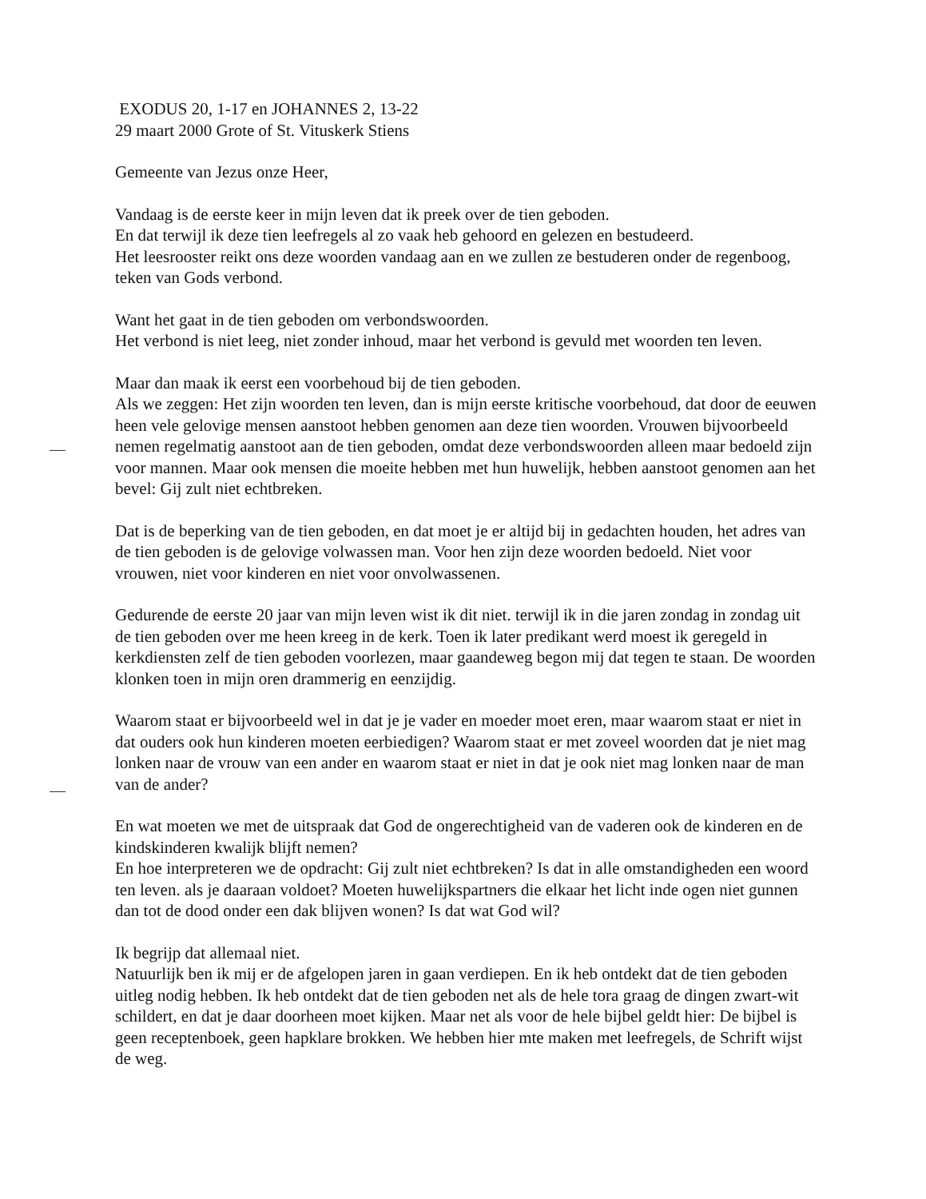EXODUS 20, 1-17 en JOHANNES 2, 13-22
29 maart 2000 Grote of St. Vituskerk Stiens
Gemeente van Jezus onze Heer,
Vandaag is de eerste keer in mijn leven dat ik preek over de tien geboden.
En dat terwijl ik deze tien leefregels al zo vaak heb gehoord en gelezen en bestudeerd.
Het leesrooster reikt ons deze woorden vandaag aan en we zullen ze bestuderen onder de regenboog, teken van Gods verbond.
Want het gaat in de tien geboden om verbondswoorden.
Het verbond is niet leeg, niet zonder inhoud, maar het verbond is gevuld met woorden ten leven.
Maar dan maak ik eerst een voorbehoud bij de tien geboden.
Als we zeggen: Het zijn woorden ten leven, dan is mijn eerste kritische voorbehoud, dat door de eeuwen heen vele gelovige mensen aanstoot hebben genomen aan deze tien woorden. Vrouwen bijvoorbeeld nemen regelmatig aanstoot aan de tien geboden, omdat deze verbondswoorden alleen maar bedoeld zijn voor mannen. Maar ook mensen die moeite hebben met hun huwelijk, hebben aanstoot genomen aan het bevel: Gij zult niet echtbreken.
Dat is de beperking van de tien geboden, en dat moet je er altijd bij in gedachten houden, het adres van de tien geboden is de gelovige volwassen man. Voor hen zijn deze woorden bedoeld. Niet voor vrouwen, niet voor kinderen en niet voor onvolwassenen.
Gedurende de eerste 20 jaar van mijn leven wist ik dit niet. terwijl ik in die jaren zondag in zondag uit de tien geboden over me heen kreeg in de kerk. Toen ik later predikant werd moest ik geregeld in kerkdiensten zelf de tien geboden voorlezen, maar gaandeweg begon mij dat tegen te staan. De woorden klonken toen in mijn oren drammerig en eenzijdig.
Waarom staat er bijvoorbeeld wel in dat je je vader en moeder moet eren, maar waarom staat er niet in dat ouders ook hun kinderen moeten eerbiedigen? Waarom staat er met zoveel woorden dat je niet mag lonken naar de vrouw van een ander en waarom staat er niet in dat je ook niet mag lonken naar de man van de ander?
En wat moeten we met de uitspraak dat God de ongerechtigheid van de vaderen ook de kinderen en de kindskinderen kwalijk blijft nemen?
En hoe interpreteren we de opdracht: Gij zult niet echtbreken? Is dat in alle omstandigheden een woord ten leven. als je daaraan voldoet? Moeten huwelijkspartners die elkaar het licht inde ogen niet gunnen dan tot de dood onder een dak blijven wonen? Is dat wat God wil?
Ik begrijp dat allemaal niet.
Natuurlijk ben ik mij er de afgelopen jaren in gaan verdiepen. En ik heb ontdekt dat de tien geboden uitleg nodig hebben. Ik heb ontdekt dat de tien geboden net als de hele tora graag de dingen zwart-wit schildert, en dat je daar doorheen moet kijken. Maar net als voor de hele bijbel geldt hier: De bijbel is geen receptenboek, geen hapklare brokken. We hebben hier mte maken met leefregels, de Schrift wijst de weg.